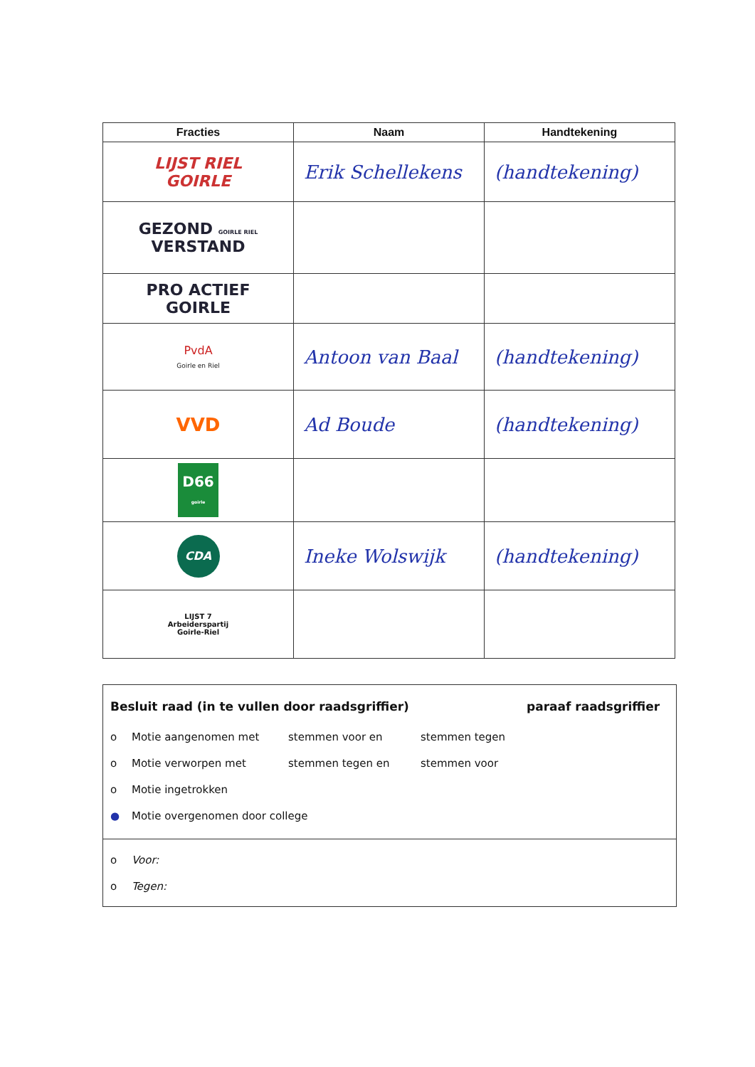| Fracties | Naam | Handtekening |
| --- | --- | --- |
| LIJST RIEL GOIRLE | Erik Schellekens | (handtekening) |
| GEZOND GOIRLE RIEL VERSTAND | | |
| PRO ACTIEF GOIRLE | | |
| PvdA Goirle en Riel | Antoon van Baal | (handtekening) |
| VVD | Ad Boude | (handtekening) |
| D66 goirle | | |
| CDA | Ineke Wolswijk | (handtekening) |
| LIJST 7 Arbeiderspartij Goirle-Riel | | |
Besluit raad (in te vullen door raadsgriffier)
o Motie aangenomen met stemmen voor en stemmen tegen
o Motie verworpen met stemmen tegen en stemmen voor
o Motie ingetrokken
● Motie overgenomen door college
paraaf raadsgriffier
o Voor:
o Tegen: